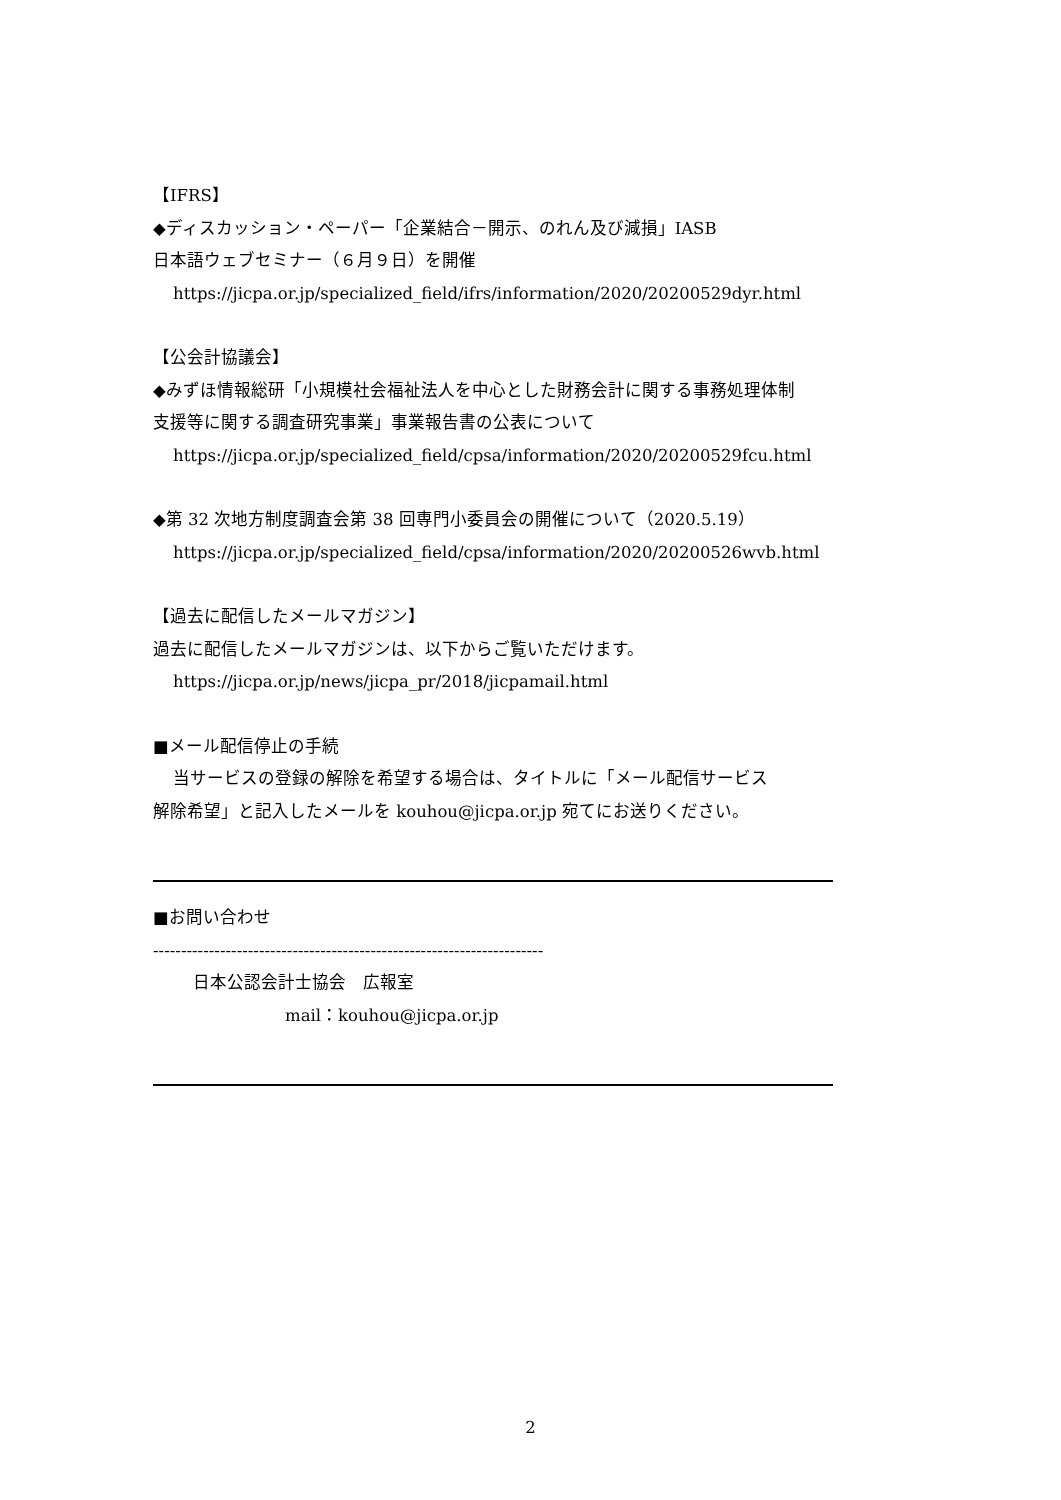【IFRS】
◆ディスカッション・ペーパー「企業結合－開示、のれん及び減損」IASB
日本語ウェブセミナー（６月９日）を開催
https://jicpa.or.jp/specialized_field/ifrs/information/2020/20200529dyr.html
【公会計協議会】
◆みずほ情報総研「小規模社会福祉法人を中心とした財務会計に関する事務処理体制
支援等に関する調査研究事業」事業報告書の公表について
https://jicpa.or.jp/specialized_field/cpsa/information/2020/20200529fcu.html
◆第 32 次地方制度調査会第 38 回専門小委員会の開催について（2020.5.19）
https://jicpa.or.jp/specialized_field/cpsa/information/2020/20200526wvb.html
【過去に配信したメールマガジン】
過去に配信したメールマガジンは、以下からご覧いただけます。
https://jicpa.or.jp/news/jicpa_pr/2018/jicpamail.html
■メール配信停止の手続
当サービスの登録の解除を希望する場合は、タイトルに「メール配信サービス
解除希望」と記入したメールを kouhou@jicpa.or.jp 宛てにお送りください。
■お問い合わせ
----------------------------------------------------------------------
日本公認会計士協会　広報室
mail：kouhou@jicpa.or.jp
2